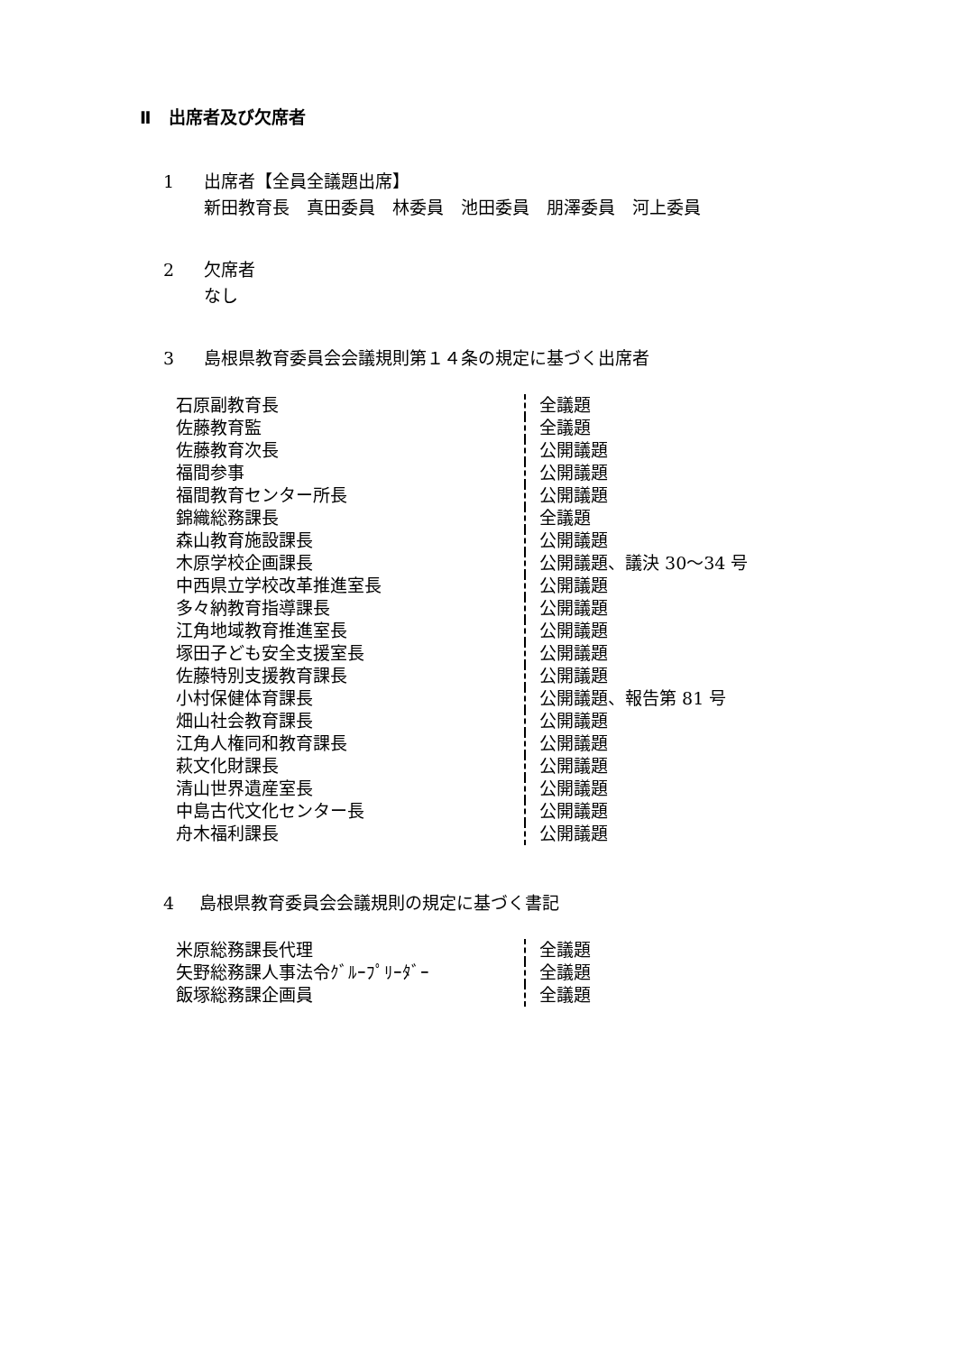Ⅱ　出席者及び欠席者
1 出席者【全員全議題出席】
新田教育長　真田委員　林委員　池田委員　朋澤委員　河上委員
2 欠席者
なし
3 島根県教育委員会会議規則第１４条の規定に基づく出席者
| 石原副教育長 | 全議題 |
| 佐藤教育監 | 全議題 |
| 佐藤教育次長 | 公開議題 |
| 福間参事 | 公開議題 |
| 福間教育センター所長 | 公開議題 |
| 錦織総務課長 | 全議題 |
| 森山教育施設課長 | 公開議題 |
| 木原学校企画課長 | 公開議題、議決 30～34 号 |
| 中西県立学校改革推進室長 | 公開議題 |
| 多々納教育指導課長 | 公開議題 |
| 江角地域教育推進室長 | 公開議題 |
| 塚田子ども安全支援室長 | 公開議題 |
| 佐藤特別支援教育課長 | 公開議題 |
| 小村保健体育課長 | 公開議題、報告第 81 号 |
| 畑山社会教育課長 | 公開議題 |
| 江角人権同和教育課長 | 公開議題 |
| 萩文化財課長 | 公開議題 |
| 清山世界遺産室長 | 公開議題 |
| 中島古代文化センター長 | 公開議題 |
| 舟木福利課長 | 公開議題 |
4 島根県教育委員会会議規則の規定に基づく書記
| 米原総務課長代理 | 全議題 |
| 矢野総務課人事法令ｸﾞﾙｰﾌﾟﾘｰﾀﾞｰ | 全議題 |
| 飯塚総務課企画員 | 全議題 |